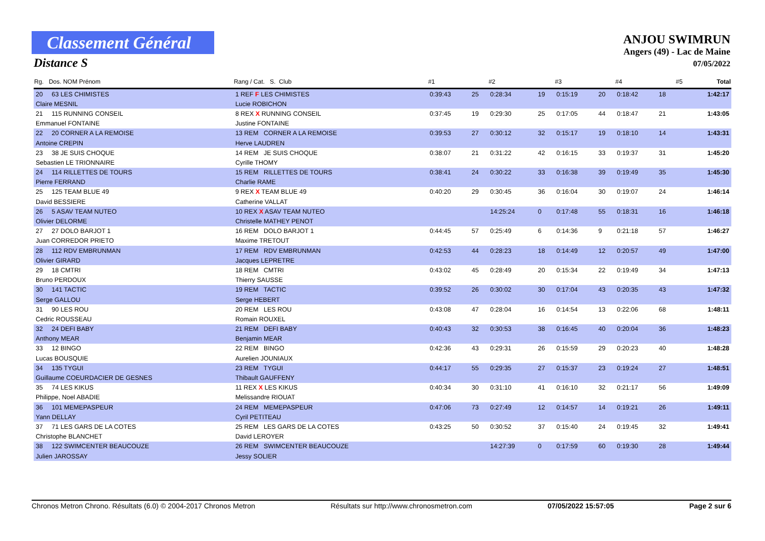Classement Général
Distance S
ANJOU SWIMRUN
Angers (49) - Lac de Maine
07/05/2022
| Rg. Dos. NOM Prénom | Rang / Cat. S. Club | #1 | | #2 | | #3 | | #4 | | #5 | Total |
| --- | --- | --- | --- | --- | --- | --- | --- | --- | --- | --- | --- |
| 20 63 LES CHIMISTES | 1 REF F LES CHIMISTES | 0:39:43 | 25 | 0:28:34 | 19 | 0:15:19 | 20 | 0:18:42 | 18 | | 1:42:17 |
| Claire MESNIL | Lucie ROBICHON | | | | | | | | | | |
| 21 115 RUNNING CONSEIL | 8 REX X RUNNING CONSEIL | 0:37:45 | 19 | 0:29:30 | 25 | 0:17:05 | 44 | 0:18:47 | 21 | | 1:43:05 |
| Emmanuel FONTAINE | Justine FONTAINE | | | | | | | | | | |
| 22 20 CORNER A LA REMOISE | 13 REM CORNER A LA REMOISE | 0:39:53 | 27 | 0:30:12 | 32 | 0:15:17 | 19 | 0:18:10 | 14 | | 1:43:31 |
| Antoine CREPIN | Herve LAUDREN | | | | | | | | | | |
| 23 38 JE SUIS CHOQUE | 14 REM JE SUIS CHOQUE | 0:38:07 | 21 | 0:31:22 | 42 | 0:16:15 | 33 | 0:19:37 | 31 | | 1:45:20 |
| Sebastien LE TRIONNAIRE | Cyrille THOMY | | | | | | | | | | |
| 24 114 RILLETTES DE TOURS | 15 REM RILLETTES DE TOURS | 0:38:41 | 24 | 0:30:22 | 33 | 0:16:38 | 39 | 0:19:49 | 35 | | 1:45:30 |
| Pierre FERRAND | Charlie RAME | | | | | | | | | | |
| 25 125 TEAM BLUE 49 | 9 REX X TEAM BLUE 49 | 0:40:20 | 29 | 0:30:45 | 36 | 0:16:04 | 30 | 0:19:07 | 24 | | 1:46:14 |
| David BESSIERE | Catherine VALLAT | | | | | | | | | | |
| 26 5 ASAV TEAM NUTEO | 10 REX X ASAV TEAM NUTEO | | | 14:25:24 | 0 | 0:17:48 | 55 | 0:18:31 | 16 | | 1:46:18 |
| Olivier DELORME | Christelle MATHEY PENOT | | | | | | | | | | |
| 27 27 DOLO BARJOT 1 | 16 REM DOLO BARJOT 1 | 0:44:45 | 57 | 0:25:49 | 6 | 0:14:36 | 9 | 0:21:18 | 57 | | 1:46:27 |
| Juan CORREDOR PRIETO | Maxime TRETOUT | | | | | | | | | | |
| 28 112 RDV EMBRUNMAN | 17 REM RDV EMBRUNMAN | 0:42:53 | 44 | 0:28:23 | 18 | 0:14:49 | 12 | 0:20:57 | 49 | | 1:47:00 |
| Olivier GIRARD | Jacques LEPRETRE | | | | | | | | | | |
| 29 18 CMTRI | 18 REM CMTRI | 0:43:02 | 45 | 0:28:49 | 20 | 0:15:34 | 22 | 0:19:49 | 34 | | 1:47:13 |
| Bruno PERDOUX | Thierry SAUSSE | | | | | | | | | | |
| 30 141 TACTIC | 19 REM TACTIC | 0:39:52 | 26 | 0:30:02 | 30 | 0:17:04 | 43 | 0:20:35 | 43 | | 1:47:32 |
| Serge GALLOU | Serge HEBERT | | | | | | | | | | |
| 31 90 LES ROU | 20 REM LES ROU | 0:43:08 | 47 | 0:28:04 | 16 | 0:14:54 | 13 | 0:22:06 | 68 | | 1:48:11 |
| Cedric ROUSSEAU | Romain ROUXEL | | | | | | | | | | |
| 32 24 DEFI BABY | 21 REM DEFI BABY | 0:40:43 | 32 | 0:30:53 | 38 | 0:16:45 | 40 | 0:20:04 | 36 | | 1:48:23 |
| Anthony MEAR | Benjamin MEAR | | | | | | | | | | |
| 33 12 BINGO | 22 REM BINGO | 0:42:36 | 43 | 0:29:31 | 26 | 0:15:59 | 29 | 0:20:23 | 40 | | 1:48:28 |
| Lucas BOUSQUIE | Aurelien JOUNIAUX | | | | | | | | | | |
| 34 135 TYGUI | 23 REM TYGUI | 0:44:17 | 55 | 0:29:35 | 27 | 0:15:37 | 23 | 0:19:24 | 27 | | 1:48:51 |
| Guillaume COEURDACIER DE GESNES | Thibault GAUFFENY | | | | | | | | | | |
| 35 74 LES KIKUS | 11 REX X LES KIKUS | 0:40:34 | 30 | 0:31:10 | 41 | 0:16:10 | 32 | 0:21:17 | 56 | | 1:49:09 |
| Philippe, Noel ABADIE | Melissandre RIOUAT | | | | | | | | | | |
| 36 101 MEMEPASPEUR | 24 REM MEMEPASPEUR | 0:47:06 | 73 | 0:27:49 | 12 | 0:14:57 | 14 | 0:19:21 | 26 | | 1:49:11 |
| Yann DELLAY | Cyril PETITEAU | | | | | | | | | | |
| 37 71 LES GARS DE LA COTES | 25 REM LES GARS DE LA COTES | 0:43:25 | 50 | 0:30:52 | 37 | 0:15:40 | 24 | 0:19:45 | 32 | | 1:49:41 |
| Christophe BLANCHET | David LEROYER | | | | | | | | | | |
| 38 122 SWIMCENTER BEAUCOUZE | 26 REM SWIMCENTER BEAUCOUZE | | | 14:27:39 | 0 | 0:17:59 | 60 | 0:19:30 | 28 | | 1:49:44 |
| Julien JAROSSAY | Jessy SOLIER | | | | | | | | | | |
Chronos Metron Chrono. Résultats (6.0) © 2004-2017 Chronos Metron Résultats sur http://www.chronosmetron.com 07/05/2022 15:57:05 Page 2 sur 6